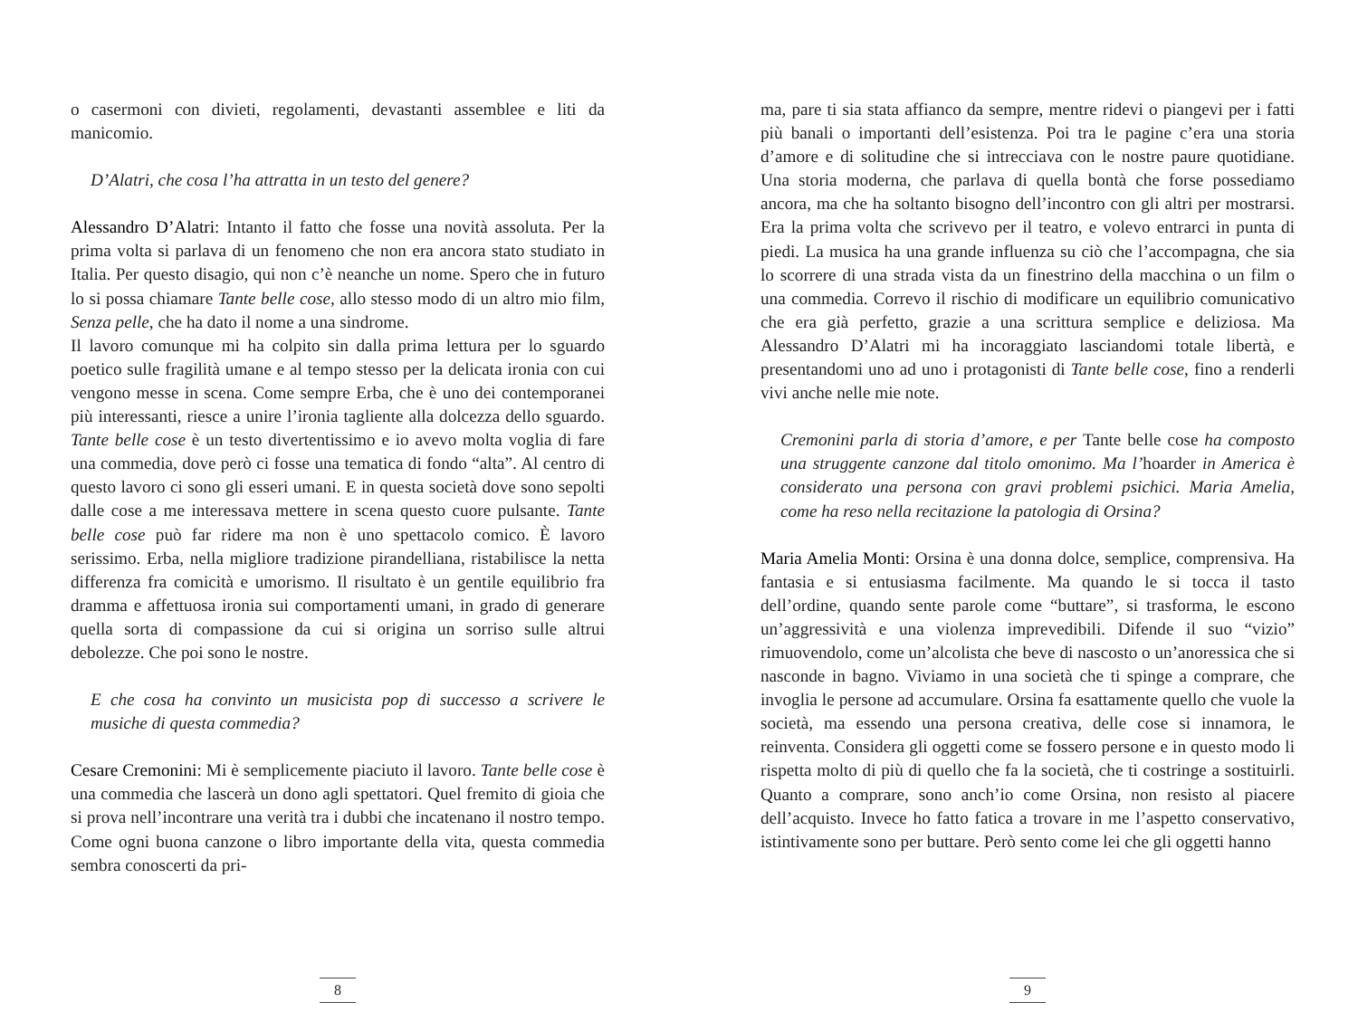o casermoni con divieti, regolamenti, devastanti assemblee e liti da manicomio.
D’Alatri, che cosa l’ha attratta in un testo del genere?
Alessandro D’Alatri: Intanto il fatto che fosse una novità assoluta. Per la prima volta si parlava di un fenomeno che non era ancora stato studiato in Italia. Per questo disagio, qui non c’è neanche un nome. Spero che in futuro lo si possa chiamare Tante belle cose, allo stesso modo di un altro mio film, Senza pelle, che ha dato il nome a una sindrome.
Il lavoro comunque mi ha colpito sin dalla prima lettura per lo sguardo poetico sulle fragilità umane e al tempo stesso per la delicata ironia con cui vengono messe in scena. Come sempre Erba, che è uno dei contemporanei più interessanti, riesce a unire l’ironia tagliente alla dolcezza dello sguardo. Tante belle cose è un testo divertentissimo e io avevo molta voglia di fare una commedia, dove però ci fosse una tematica di fondo “alta”. Al centro di questo lavoro ci sono gli esseri umani. E in questa società dove sono sepolti dalle cose a me interessava mettere in scena questo cuore pulsante. Tante belle cose può far ridere ma non è uno spettacolo comico. È lavoro serissimo. Erba, nella migliore tradizione pirandelliana, ristabilisce la netta differenza fra comicità e umorismo. Il risultato è un gentile equilibrio fra dramma e affettuosa ironia sui comportamenti umani, in grado di generare quella sorta di compassione da cui si origina un sorriso sulle altrui debolezze. Che poi sono le nostre.
E che cosa ha convinto un musicista pop di successo a scrivere le musiche di questa commedia?
Cesare Cremonini: Mi è semplicemente piaciuto il lavoro. Tante belle cose è una commedia che lascerà un dono agli spettatori. Quel fremito di gioia che si prova nell’incontrare una verità tra i dubbi che incatenano il nostro tempo. Come ogni buona canzone o libro importante della vita, questa commedia sembra conoscerti da pri-
8
ma, pare ti sia stata affianco da sempre, mentre ridevi o piangevi per i fatti più banali o importanti dell’esistenza. Poi tra le pagine c’era una storia d’amore e di solitudine che si intrecciava con le nostre paure quotidiane. Una storia moderna, che parlava di quella bontà che forse possediamo ancora, ma che ha soltanto bisogno dell’incontro con gli altri per mostrarsi. Era la prima volta che scrivevo per il teatro, e volevo entrarci in punta di piedi. La musica ha una grande influenza su ciò che l’accompagna, che sia lo scorrere di una strada vista da un finestrino della macchina o un film o una commedia. Correvo il rischio di modificare un equilibrio comunicativo che era già perfetto, grazie a una scrittura semplice e deliziosa. Ma Alessandro D’Alatri mi ha incoraggiato lasciandomi totale libertà, e presentandomi uno ad uno i protagonisti di Tante belle cose, fino a renderli vivi anche nelle mie note.
Cremonini parla di storia d’amore, e per Tante belle cose ha composto una struggente canzone dal titolo omonimo. Ma l’hoarder in America è considerato una persona con gravi problemi psichici. Maria Amelia, come ha reso nella recitazione la patologia di Orsina?
Maria Amelia Monti: Orsina è una donna dolce, semplice, comprensiva. Ha fantasia e si entusiasma facilmente. Ma quando le si tocca il tasto dell’ordine, quando sente parole come “buttare”, si trasforma, le escono un’aggressività e una violenza imprevedibili. Difende il suo “vizio” rimuovendolo, come un’alcolista che beve di nascosto o un’anoressica che si nasconde in bagno. Viviamo in una società che ti spinge a comprare, che invoglia le persone ad accumulare. Orsina fa esattamente quello che vuole la società, ma essendo una persona creativa, delle cose si innamora, le reinventa. Considera gli oggetti come se fossero persone e in questo modo li rispetta molto di più di quello che fa la società, che ti costringe a sostituirli. Quanto a comprare, sono anch’io come Orsina, non resisto al piacere dell’acquisto. Invece ho fatto fatica a trovare in me l’aspetto conservativo, istintivamente sono per buttare. Però sento come lei che gli oggetti hanno
9